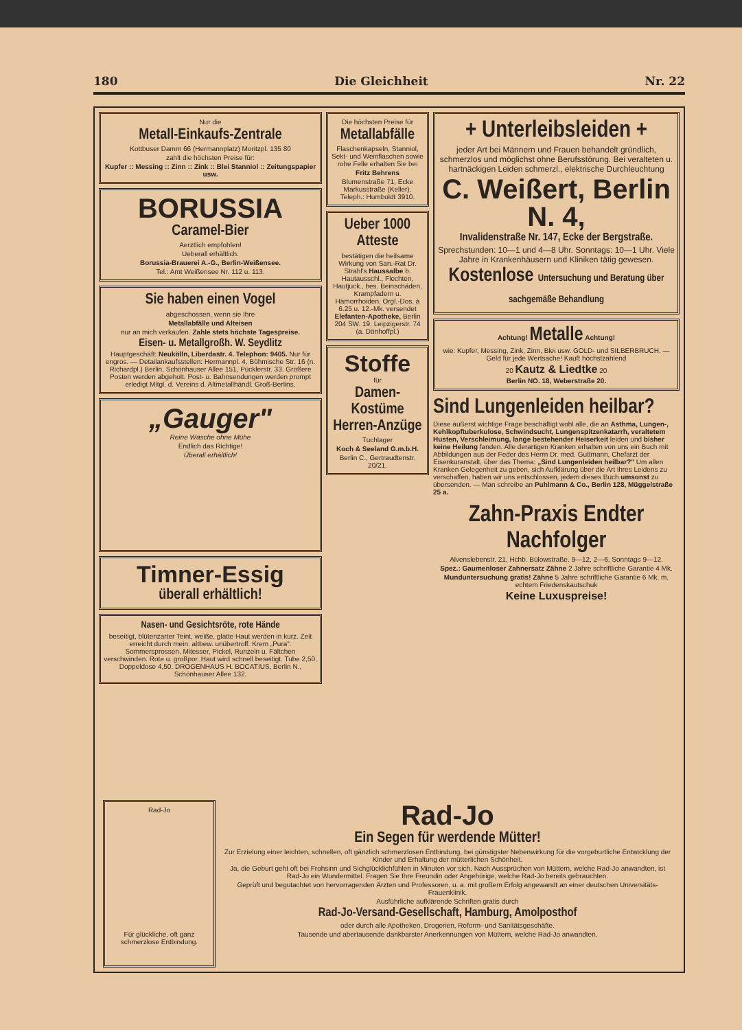180 Die Gleichheit Nr. 22
Nur die
Metall-Einkaufs-Zentrale
Kottbuser Damm 66 (Hermannplatz) Moritzpl. 135 80
zahlt die höchsten Preise für:
Kupfer :: Messing :: Zinn :: Zink :: Blei Stanniol :: Zeitungspapier usw.
BORUSSIA
Caramel-Bier
Aerztlich empfohlen!
Ueberall erhältlich.
Borussia-Brauerei A.-G., Berlin-Weißensee.
Tel.: Amt Weißensee Nr. 112 u. 113.
Sie haben einen Vogel
abgeschossen, wenn sie Ihre
Metallabfälle und Alteisen
nur an mich verkaufen. Zahle stets höchste Tagespreise.
Eisen- u. Metallgroßh. W. Seydlitz
Hauptgeschäft: Neukölln, Liberdastr. 4. Telephon: 9405. Nur für engros. — Detailankaufsstellen: Hermannpl. 4, Böhmische Str. 16 (n. Richardpl.) Berlin, Schönhauser Allee 151, Pücklerstr. 33. Größere Posten werden abgeholt. Post- u. Bahnsendungen werden prompt erledigt Mitgl. d. Vereins d. Altmetallhändl. Groß-Berlins.
„Gauger"
Reine Wäsche ohne Mühe
Endlich das Richtige!
Überall erhältlich!
Timner-Essig
überall erhältlich!
Nasen- und Gesichtsröte, rote Hände
beseitigt, blütenzarter Teint, weiße, glatte Haut werden in kurz. Zeit erreicht durch mein. altbew. unübertroff. Krem „Pura". Sommersprossen, Mitesser, Pickel, Runzeln u. Fältchen verschwinden. Rote u. großpor. Haut wird schnell beseitigt. Tube 2,50, Doppeldose 4,50. DROGENHAUS H. BOCATIUS, Berlin N., Schönhauser Allee 132.
Die höchsten Preise für
Metallabfälle
Flaschenkapseln, Stanniol, Sekt- und Weinflaschen sowie rohe Felle erhalten Sie bei
Fritz Behrens
Blumenstraße 71, Ecke Markusstraße (Keller). Teleph.: Humboldt 3910.
Ueber 1000 Atteste
bestätigen die heilsame Wirkung von San.-Rat Dr. Strahl's Haussalbe b. Hautausschl., Flechten, Hautjuck., bes. Beinschäden, Krampfadern u. Hämorrhoiden. Orgl.-Dos. à 6.25 u. 12.-Mk. versendet Elefanten-Apotheke, Berlin 204 SW. 19, Leipzigerstr. 74 (a. Dönhoffpl.)
Stoffe
für
Damen-Kostüme Herren-Anzüge
Tuchlager
Koch & Seeland G.m.b.H.
Berlin C., Gertraudtenstr. 20/21.
+ Unterleibsleiden +
jeder Art bei Männern und Frauen behandelt gründlich, schmerzlos und möglichst ohne Berufsstörung. Bei veralteten u. hartnäckigen Leiden schmerzl., elektrische Durchleuchtung
C. Weißert, Berlin N. 4,
Invalidenstraße Nr. 147, Ecke der Bergstraße.
Sprechstunden: 10—1 und 4—8 Uhr. Sonntags: 10—1 Uhr. Viele Jahre in Krankenhäusern und Kliniken tätig gewesen.
Kostenlose Untersuchung und Beratung über sachgemäße Behandlung
Achtung! Metalle Achtung!
wie: Kupfer, Messing, Zink, Zinn, Blei usw. GOLD- und SILBERBRUCH. — Geld für jede Wertsache! Kauft höchstzahlend
20 Kautz & Liedtke 20
Berlin NO. 18, Weberstraße 20.
Sind Lungenleiden heilbar?
Diese äußerst wichtige Frage beschäftigt wohl alle, die an Asthma, Lungen-, Kehlkopftuberkulose, Schwindsucht, Lungenspitzenkatarrh, veraltetem Husten, Verschleimung, lange bestehender Heiserkeit leiden und bisher keine Heilung fanden. Alle derartigen Kranken erhalten von uns ein Buch mit Abbildungen aus der Feder des Herrn Dr. med. Guttmann, Chefarzt der Eisenkuranstalt, über das Thema: „Sind Lungenleiden heilbar?" Um allen Kranken Gelegenheit zu geben, sich Aufklärung über die Art ihres Leidens zu verschaffen, haben wir uns entschlossen, jedem dieses Buch umsonst zu übersenden. — Man schreibe an Puhlmann & Co., Berlin 128, Müggelstraße 25 a.
Zahn-Praxis Endter Nachfolger
Alvenslebenstr. 21, Hchb. Bülowstraße. 9—12, 2—6, Sonntags 9—12.
Spez.: Gaumenloser Zahnersatz Zähne 2 Jahre schriftliche Garantie 4 Mk.
Munduntersuchung gratis! Zähne 5 Jahre schriftliche Garantie 6 Mk. m. echtem Friedenskautschuk
Keine Luxuspreise!
Rad-Jo
Für glückliche, oft ganz schmerzlose Entbindung.
Rad-Jo
Ein Segen für werdende Mütter!
Zur Erzielung einer leichten, schnellen, oft gänzlich schmerzlosen Entbindung, bei günstigster Nebenwirkung für die vorgeburtliche Entwicklung der Kinder und Erhaltung der mütterlichen Schönheit.
Ja, die Geburt geht oft bei Frohsinn und Sichglücklichfühlen in Minuten vor sich. Nach Aussprüchen von Müttern, welche Rad-Jo anwandten, ist Rad-Jo ein Wundermittel. Fragen Sie Ihre Freundin oder Angehörige, welche Rad-Jo bereits gebrauchten.
Geprüft und begutachtet von hervorragenden Ärzten und Professoren, u. a. mit großem Erfolg angewandt an einer deutschen Universitäts-Frauenklinik.
Ausführliche aufklärende Schriften gratis durch
Rad-Jo-Versand-Gesellschaft, Hamburg, Amolposthof
oder durch alle Apotheken, Drogerien, Reform- und Sanitätsgeschäfte.
Tausende und abertausende dankbarster Anerkennungen von Müttern, welche Rad-Jo anwandten.